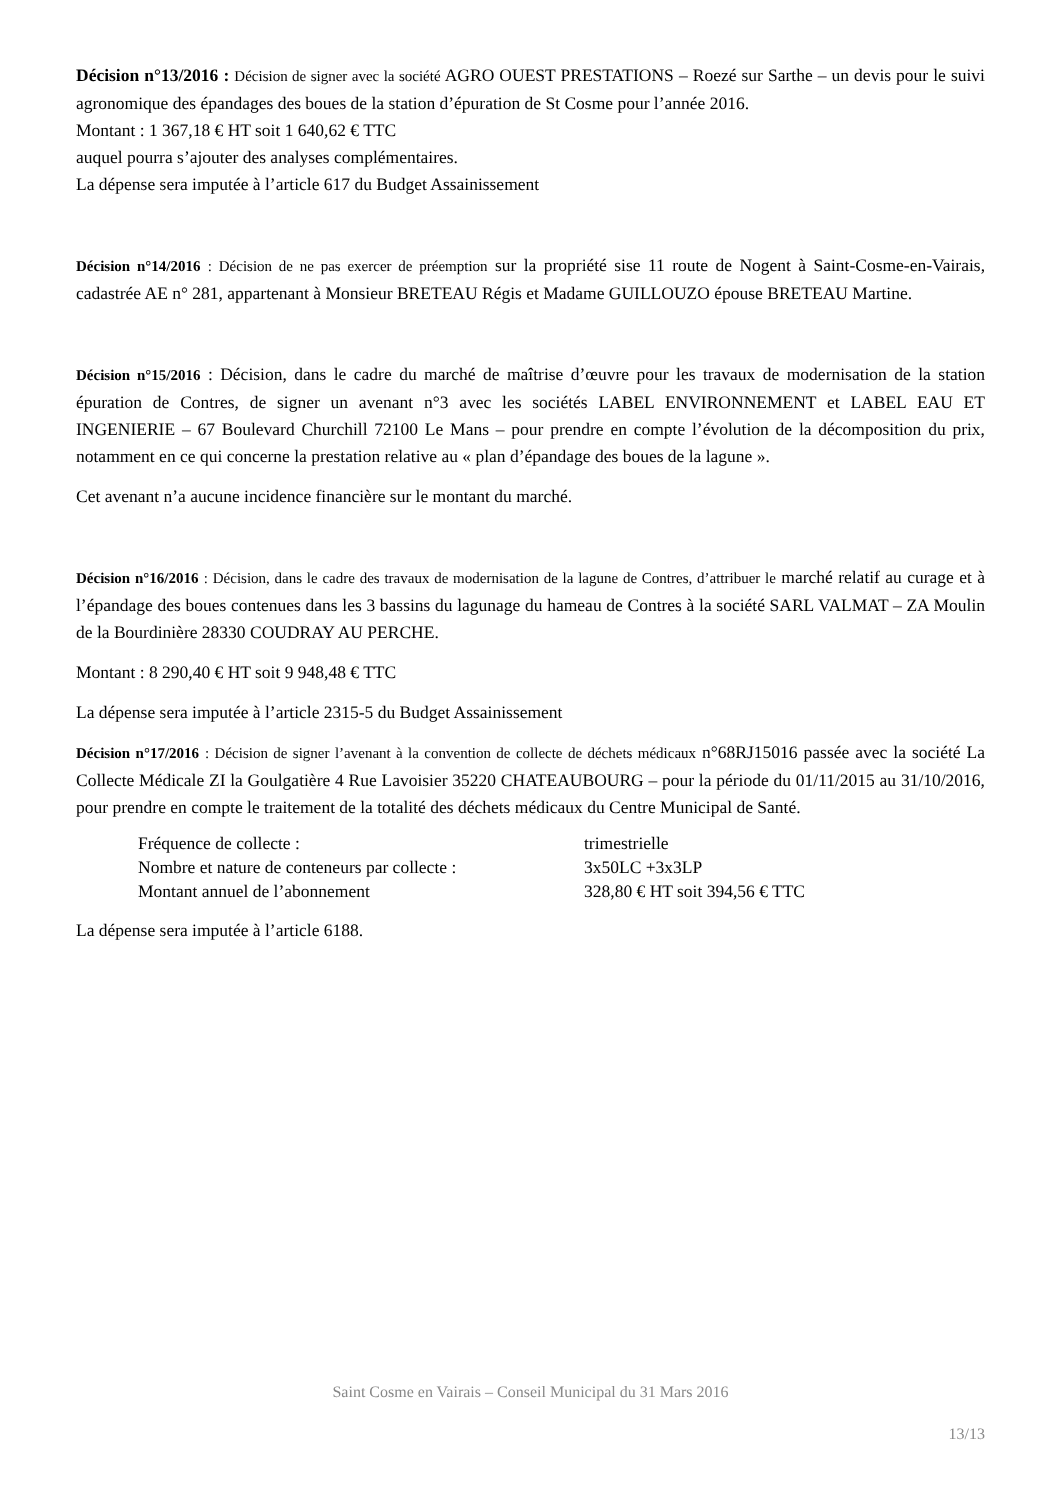Décision n°13/2016 : Décision de signer avec la société AGRO OUEST PRESTATIONS – Roezé sur Sarthe – un devis pour le suivi agronomique des épandages des boues de la station d’épuration de St Cosme pour l’année 2016.
Montant : 1 367,18 € HT soit 1 640,62 € TTC
auquel pourra s’ajouter des analyses complémentaires.
La dépense sera imputée à l’article 617 du Budget Assainissement
Décision n°14/2016 : Décision de ne pas exercer de préemption sur la propriété sise 11 route de Nogent à Saint-Cosme-en-Vairais, cadastrée AE n° 281, appartenant à Monsieur BRETEAU Régis et Madame GUILLOUZO épouse BRETEAU Martine.
Décision n°15/2016 : Décision, dans le cadre du marché de maîtrise d’œuvre pour les travaux de modernisation de la station épuration de Contres, de signer un avenant n°3 avec les sociétés LABEL ENVIRONNEMENT et LABEL EAU ET INGENIERIE – 67 Boulevard Churchill 72100 Le Mans – pour prendre en compte l’évolution de la décomposition du prix, notamment en ce qui concerne la prestation relative au « plan d’épandage des boues de la lagune ».
Cet avenant n’a aucune incidence financière sur le montant du marché.
Décision n°16/2016 : Décision, dans le cadre des travaux de modernisation de la lagune de Contres, d’attribuer le marché relatif au curage et à l’épandage des boues contenues dans les 3 bassins du lagunage du hameau de Contres à la société SARL VALMAT – ZA Moulin de la Bourdinière 28330 COUDRAY AU PERCHE.
Montant : 8 290,40 € HT soit 9 948,48 € TTC
La dépense sera imputée à l’article 2315-5 du Budget Assainissement
Décision n°17/2016 : Décision de signer l’avenant à la convention de collecte de déchets médicaux n°68RJ15016 passée avec la société La Collecte Médicale ZI la Goulgatière 4 Rue Lavoisier 35220 CHATEAUBOURG – pour la période du 01/11/2015 au 31/10/2016, pour prendre en compte le traitement de la totalité des déchets médicaux du Centre Municipal de Santé.
| Fréquence de collecte : | trimestrielle |
| Nombre et nature de conteneurs par collecte : | 3x50LC +3x3LP |
| Montant annuel de l’abonnement | 328,80 € HT soit 394,56 € TTC |
La dépense sera imputée à l’article 6188.
Saint Cosme en Vairais – Conseil Municipal du 31 Mars 2016
13/13